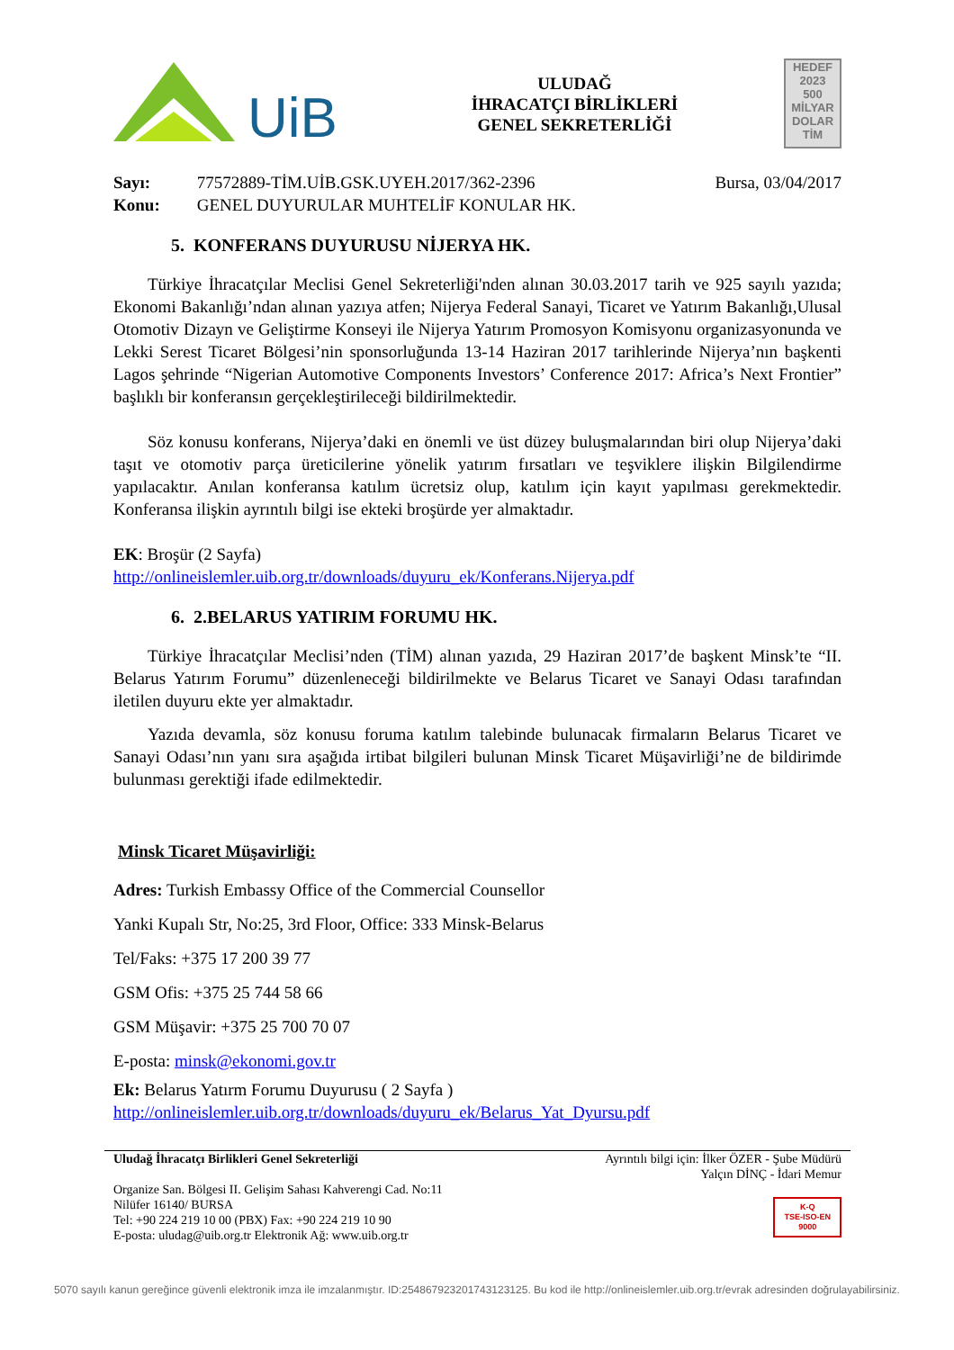UiB
ULUDAĞ
İHRACATÇI BİRLİKLERİ
GENEL SEKRETERLİĞİ
HEDEF
2023
500
MİLYAR
DOLAR
TİM
Sayı: 77572889-TİM.UİB.GSK.UYEH.2017/362-2396
Konu: GENEL DUYURULAR MUHTELİF KONULAR HK.
Bursa, 03/04/2017
5. KONFERANS DUYURUSU NİJERYA HK.
Türkiye İhracatçılar Meclisi Genel Sekreterliği'nden alınan 30.03.2017 tarih ve 925 sayılı yazıda; Ekonomi Bakanlığı’ndan alınan yazıya atfen; Nijerya Federal Sanayi, Ticaret ve Yatırım Bakanlığı,Ulusal Otomotiv Dizayn ve Geliştirme Konseyi ile Nijerya Yatırım Promosyon Komisyonu organizasyonunda ve Lekki Serest Ticaret Bölgesi’nin sponsorluğunda 13-14 Haziran 2017 tarihlerinde Nijerya’nın başkenti Lagos şehrinde “Nigerian Automotive Components Investors’ Conference 2017: Africa’s Next Frontier” başlıklı bir konferansın gerçekleştirileceği bildirilmektedir.
Söz konusu konferans, Nijerya’daki en önemli ve üst düzey buluşmalarından biri olup Nijerya’daki taşıt ve otomotiv parça üreticilerine yönelik yatırım fırsatları ve teşviklere ilişkin Bilgilendirme yapılacaktır. Anılan konferansa katılım ücretsiz olup, katılım için kayıt yapılması gerekmektedir. Konferansa ilişkin ayrıntılı bilgi ise ekteki broşürde yer almaktadır.
EK: Broşür (2 Sayfa)
http://onlineislemler.uib.org.tr/downloads/duyuru_ek/Konferans.Nijerya.pdf
6. 2.BELARUS YATIRIM FORUMU HK.
Türkiye İhracatçılar Meclisi’nden (TİM) alınan yazıda, 29 Haziran 2017’de başkent Minsk’te “II. Belarus Yatırım Forumu” düzenleneceği bildirilmekte ve Belarus Ticaret ve Sanayi Odası tarafından iletilen duyuru ekte yer almaktadır.
Yazıda devamla, söz konusu foruma katılım talebinde bulunacak firmaların Belarus Ticaret ve Sanayi Odası’nın yanı sıra aşağıda irtibat bilgileri bulunan Minsk Ticaret Müşavirliği’ne de bildirimde bulunması gerektiği ifade edilmektedir.
Minsk Ticaret Müşavirliği:
Adres: Turkish Embassy Office of the Commercial Counsellor
Yanki Kupalı Str, No:25, 3rd Floor, Office: 333 Minsk-Belarus
Tel/Faks: +375 17 200 39 77
GSM Ofis: +375 25 744 58 66
GSM Müşavir: +375 25 700 70 07
E-posta: minsk@ekonomi.gov.tr
Ek: Belarus Yatırm Forumu Duyurusu ( 2 Sayfa )
http://onlineislemler.uib.org.tr/downloads/duyuru_ek/Belarus_Yat_Dyursu.pdf
Uludağ İhracatçı Birlikleri Genel Sekreterliği
Organize San. Bölgesi II. Gelişim Sahası Kahverengi Cad. No:11
Nilüfer 16140/ BURSA
Tel: +90 224 219 10 00 (PBX) Fax: +90 224 219 10 90
E-posta: uludag@uib.org.tr Elektronik Ağ: www.uib.org.tr
Ayrıntılı bilgi için: İlker ÖZER - Şube Müdürü
Yalçın DİNÇ - İdari Memur
K-Q
TSE-ISO-EN
9000
5070 sayılı kanun gereğince güvenli elektronik imza ile imzalanmıştır. ID:2548679232017431231​25. Bu kod ile http://onlineislemler.uib.org.tr/evrak adresinden doğrulayabilirsiniz.